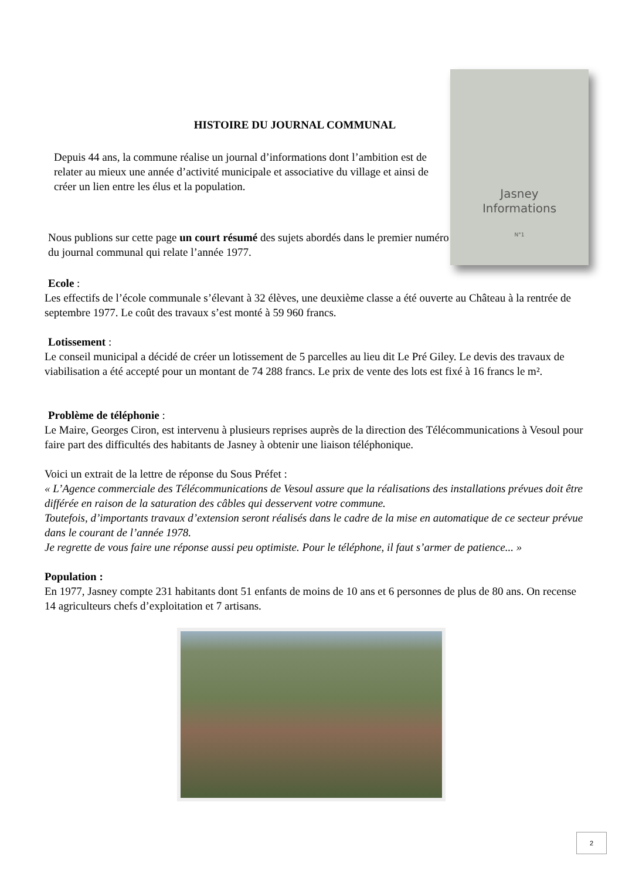HISTOIRE DU JOURNAL COMMUNAL
Depuis 44 ans, la commune réalise un journal d’informations dont l’ambition est de relater au mieux une année d’activité municipale et associative du village et ainsi de créer un lien entre les élus et la population.
Nous publions sur cette page un court résumé des sujets abordés dans le premier numéro du journal communal qui relate l’année 1977.
Jasney
Informations
N°1
Ecole :
Les effectifs de l’école communale s’élevant à 32 élèves, une deuxième classe a été ouverte au Château à la rentrée de septembre 1977. Le coût des travaux s’est monté à 59 960 francs.
Lotissement :
Le conseil municipal a décidé de créer un lotissement de 5 parcelles au lieu dit Le Pré Giley. Le devis des travaux de viabilisation a été accepté pour un montant de 74 288 francs. Le prix de vente des lots est fixé à 16 francs le m².
Problème de téléphonie :
Le Maire, Georges Ciron, est intervenu à plusieurs reprises auprès de la direction des Télécommunications à Vesoul pour faire part des difficultés des habitants de Jasney à obtenir une liaison téléphonique.
Voici un extrait de la lettre de réponse du Sous Préfet :
« L’Agence commerciale des Télécommunications de Vesoul assure que la réalisations des installations prévues doit être différée en raison de la saturation des câbles qui desservent votre commune.
Toutefois, d’importants travaux d’extension seront réalisés dans le cadre de la mise en automatique de ce secteur prévue dans le courant de l’année 1978.
Je regrette de vous faire une réponse aussi peu optimiste. Pour le téléphone, il faut s’armer de patience... »
Population :
En 1977, Jasney compte 231 habitants dont 51 enfants de moins de 10 ans et 6 personnes de plus de 80 ans. On recense 14 agriculteurs chefs d’exploitation et 7 artisans.
2